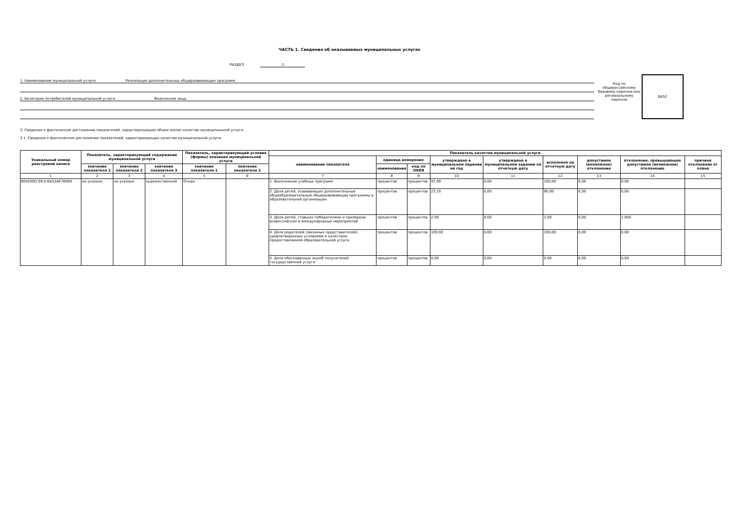ЧАСТЬ 1. Сведения об оказываемых муниципальных услугах
РАЗДЕЛ 3
1. Наименование муниципальной услуги Реализация дополнительных общеразвивающих программ
2. Категории потребителей муниципальной услуги Физические лица
Код по общероссийскому базовому перечню или региональному перечню
ББ52
3. Сведения о фактическом достижении показателей, характеризующих объем и(или) качество муниципальной услуги
3.1. Сведения о фактическом достижении показателей, характеризующих качество муниципальной услуги:
| Уникальный номер реестровой записи | Показатель, характеризующий содержание муниципальной услуги | | | Показатель, характеризующий условия (формы) оказания муниципальной услуги | | Показатель качества муниципальной услуги | | | | | | | | |
| --- | --- | --- | --- | --- | --- | --- | --- | --- | --- | --- | --- | --- | --- | --- |
| | | | | | | наименование показателя | единица измерения | | утверждено в муниципальном задании на год | утверждено в муниципальном задании на отчетную дату | исполнено на отчетную дату | допустимое (возможное) отклонение | отклонение, превышающее допустимое (возможное) отклонение | причина отклонения от плана |
| | значение показателя 1 | значение показателя 2 | значение показателя 3 | значение показателя 1 | значение показателя 2 | | наименование | код по ОКЕИ | | | | | | |
| 1 | 2 | 3 | 4 | 5 | 6 | 7 | 8 | 9 | 10 | 11 | 12 | 13 | 14 | 15 |
| 804200О.99.0.ББ52АЕ76000 | не указано | не указано | художественной | Очная | | 1. Выполнение учебных программ | процентов | процентов | 97,00 | 0,00 | 100,00 | 0,00 | 0,00 | |
| | | | | | | 2. Доля детей, осваивающих дополнительные общеобразовательные общеразвивающие программы в образовательной организации | процентов | процентов | 23,10 | 0,00 | 90,00 | 0,00 | 0,00 | |
| | | | | | | 3. Доля детей, ставших победителями и призерами всероссийских и международных мероприятий | процентов | процентов | 2,00 | 0,00 | 1,00 | 0,00 | 1,000 | |
| | | | | | | 4. Доля родителей (законных представителей), удовлетворенных условиями и качеством предоставляемой образовательной услуги | процентов | процентов | 100,00 | 0,00 | 100,00 | 0,00 | 0,00 | |
| | | | | | | 5. Доля обоснованных жалоб получателей государственной услуги | процентов | процентов | 0,00 | 0,00 | 0,00 | 0,00 | 0,00 | |